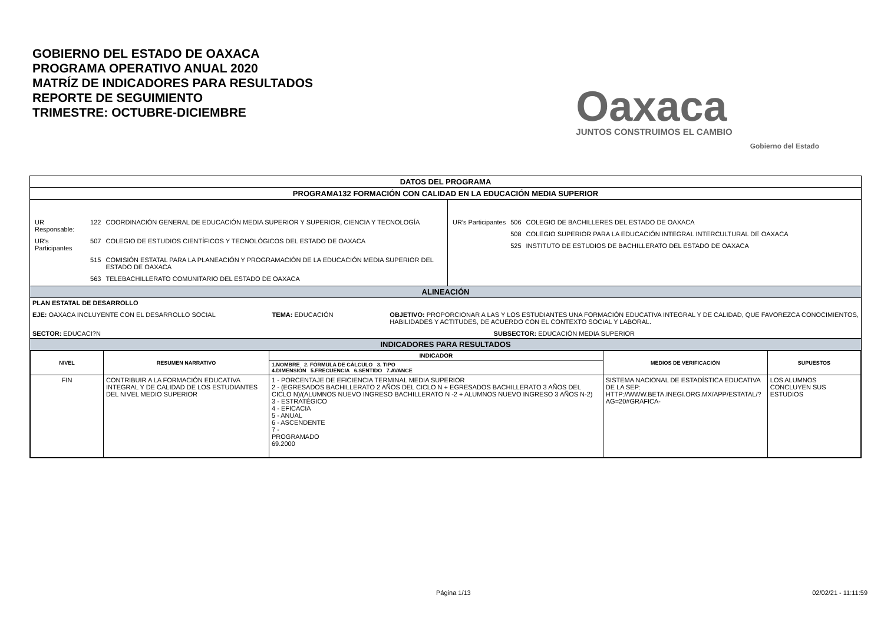GOBIERNO DEL ESTADO DE OAXACA
PROGRAMA OPERATIVO ANUAL 2020
MATRÍZ DE INDICADORES PARA RESULTADOS
REPORTE DE SEGUIMIENTO
TRIMESTRE: OCTUBRE-DICIEMBRE
Oaxaca
JUNTOS CONSTRUIMOS EL CAMBIO
Gobierno del Estado
| DATOS DEL PROGRAMA | |
| PROGRAMA132 FORMACIÓN CON CALIDAD EN LA EDUCACIÓN MEDIA SUPERIOR | |
| / UR Responsable: / 122 / COORDINACIÓN GENERAL DE EDUCACIÓN MEDIA SUPERIOR Y SUPERIOR, CIENCIA Y TECNOLOGÍA / / UR's Participantes / 507 / COLEGIO DE ESTUDIOS CIENTÍFICOS Y TECNOLÓGICOS DEL ESTADO DE OAXACA / / / 515 / COMISIÓN ESTATAL PARA LA PLANEACIÓN Y PROGRAMACIÓN DE LA EDUCACIÓN MEDIA SUPERIOR DEL ESTADO DE OAXACA / / / 563 / TELEBACHILLERATO COMUNITARIO DEL ESTADO DE OAXACA / | / UR's Participantes / 506 / COLEGIO DE BACHILLERES DEL ESTADO DE OAXACA / / / 508 / COLEGIO SUPERIOR PARA LA EDUCACIÓN INTEGRAL INTERCULTURAL DE OAXACA / / / 525 / INSTITUTO DE ESTUDIOS DE BACHILLERATO DEL ESTADO DE OAXACA / |
| ALINEACIÓN | |
| PLAN ESTATAL DE DESARROLLO EJE: OAXACA INCLUYENTE CON EL DESARROLLO SOCIAL TEMA: EDUCACIÓN OBJETIVO: PROPORCIONAR A LAS Y LOS ESTUDIANTES UNA FORMACIÓN EDUCATIVA INTEGRAL Y DE CALIDAD, QUE FAVOREZCA CONOCIMIENTOS, HABILIDADES Y ACTITUDES, DE ACUERDO CON EL CONTEXTO SOCIAL Y LABORAL. SECTOR: EDUCACI?N SUBSECTOR: EDUCACIÓN MEDIA SUPERIOR | |
| INDICADORES PARA RESULTADOS | |
| / NIVEL / RESUMEN NARRATIVO / INDICADOR / MEDIOS DE VERIFICACIÓN / SUPUESTOS / / --- / --- / --- / --- / --- / / / / 1.NOMBRE 2. FÓRMULA DE CÁLCULO 3. TIPO 4.DIMENSIÓN 5.FRECUENCIA 6.SENTIDO 7.AVANCE / / / / FIN / CONTRIBUIR A LA FORMACIÓN EDUCATIVA INTEGRAL Y DE CALIDAD DE LOS ESTUDIANTES DEL NIVEL MEDIO SUPERIOR / 1 - PORCENTAJE DE EFICIENCIA TERMINAL MEDIA SUPERIOR 2 - (EGRESADOS BACHILLERATO 2 AÑOS DEL CICLO N + EGRESADOS BACHILLERATO 3 AÑOS DEL CICLO N)/(ALUMNOS NUEVO INGRESO BACHILLERATO N -2 + ALUMNOS NUEVO INGRESO 3 AÑOS N-2) 3 - ESTRATÉGICO 4 - EFICACIA 5 - ANUAL 6 - ASCENDENTE 7 - PROGRAMADO 69.2000 / SISTEMA NACIONAL DE ESTADÍSTICA EDUCATIVA DE LA SEP: HTTP://WWW.BETA.INEGI.ORG.MX/APP/ESTATAL/?AG=20#GRAFICA- / LOS ALUMNOS CONCLUYEN SUS ESTUDIOS / | |
Página 1/13 02/02/21 - 11:11:59